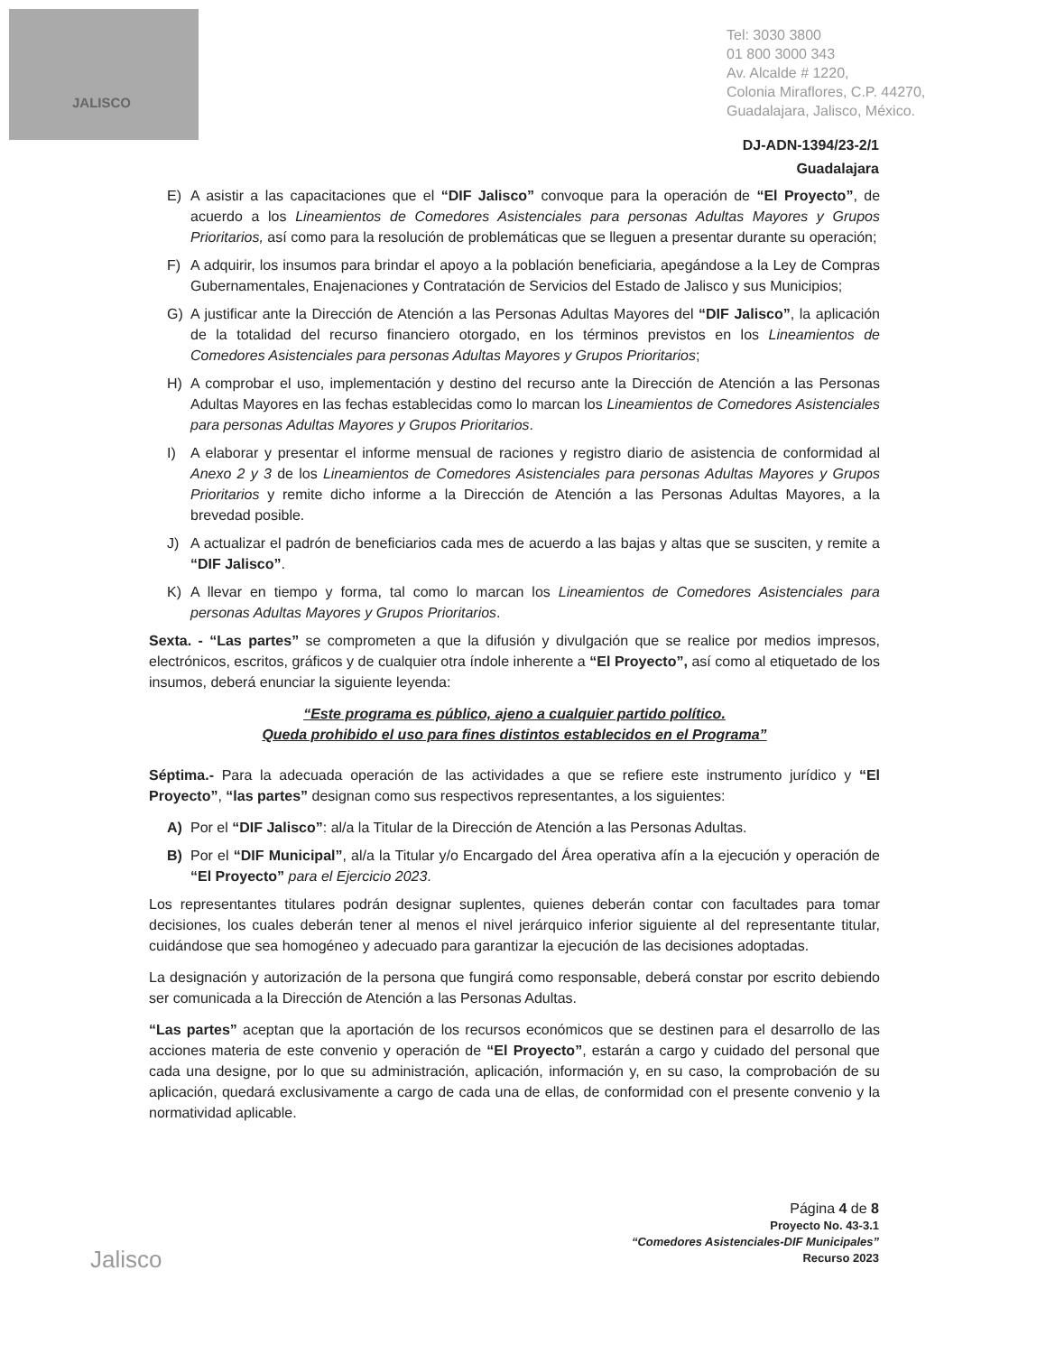JALISCO
Tel: 3030 3800
01 800 3000 343
Av. Alcalde # 1220,
Colonia Miraflores, C.P. 44270,
Guadalajara, Jalisco, México.
DJ-ADN-1394/23-2/1
Guadalajara
E) A asistir a las capacitaciones que el “DIF Jalisco” convoque para la operación de “El Proyecto”, de acuerdo a los Lineamientos de Comedores Asistenciales para personas Adultas Mayores y Grupos Prioritarios, así como para la resolución de problemáticas que se lleguen a presentar durante su operación;
F) A adquirir, los insumos para brindar el apoyo a la población beneficiaria, apegándose a la Ley de Compras Gubernamentales, Enajenaciones y Contratación de Servicios del Estado de Jalisco y sus Municipios;
G) A justificar ante la Dirección de Atención a las Personas Adultas Mayores del “DIF Jalisco”, la aplicación de la totalidad del recurso financiero otorgado, en los términos previstos en los Lineamientos de Comedores Asistenciales para personas Adultas Mayores y Grupos Prioritarios;
H) A comprobar el uso, implementación y destino del recurso ante la Dirección de Atención a las Personas Adultas Mayores en las fechas establecidas como lo marcan los Lineamientos de Comedores Asistenciales para personas Adultas Mayores y Grupos Prioritarios.
I) A elaborar y presentar el informe mensual de raciones y registro diario de asistencia de conformidad al Anexo 2 y 3 de los Lineamientos de Comedores Asistenciales para personas Adultas Mayores y Grupos Prioritarios y remite dicho informe a la Dirección de Atención a las Personas Adultas Mayores, a la brevedad posible.
J) A actualizar el padrón de beneficiarios cada mes de acuerdo a las bajas y altas que se susciten, y remite a “DIF Jalisco”.
K) A llevar en tiempo y forma, tal como lo marcan los Lineamientos de Comedores Asistenciales para personas Adultas Mayores y Grupos Prioritarios.
Sexta. - “Las partes” se comprometen a que la difusión y divulgación que se realice por medios impresos, electrónicos, escritos, gráficos y de cualquier otra índole inherente a “El Proyecto”, así como al etiquetado de los insumos, deberá enunciar la siguiente leyenda:
“Este programa es público, ajeno a cualquier partido político.
Queda prohibido el uso para fines distintos establecidos en el Programa”
Séptima.- Para la adecuada operación de las actividades a que se refiere este instrumento jurídico y “El Proyecto”, “las partes” designan como sus respectivos representantes, a los siguientes:
A) Por el “DIF Jalisco”: al/a la Titular de la Dirección de Atención a las Personas Adultas.
B) Por el “DIF Municipal”, al/a la Titular y/o Encargado del Área operativa afín a la ejecución y operación de “El Proyecto” para el Ejercicio 2023.
Los representantes titulares podrán designar suplentes, quienes deberán contar con facultades para tomar decisiones, los cuales deberán tener al menos el nivel jerárquico inferior siguiente al del representante titular, cuidándose que sea homogéneo y adecuado para garantizar la ejecución de las decisiones adoptadas.
La designación y autorización de la persona que fungirá como responsable, deberá constar por escrito debiendo ser comunicada a la Dirección de Atención a las Personas Adultas.
“Las partes” aceptan que la aportación de los recursos económicos que se destinen para el desarrollo de las acciones materia de este convenio y operación de “El Proyecto”, estarán a cargo y cuidado del personal que cada una designe, por lo que su administración, aplicación, información y, en su caso, la comprobación de su aplicación, quedará exclusivamente a cargo de cada una de ellas, de conformidad con el presente convenio y la normatividad aplicable.
Página 4 de 8
Proyecto No. 43-3.1
“Comedores Asistenciales-DIF Municipales”
Recurso 2023
Jalisco